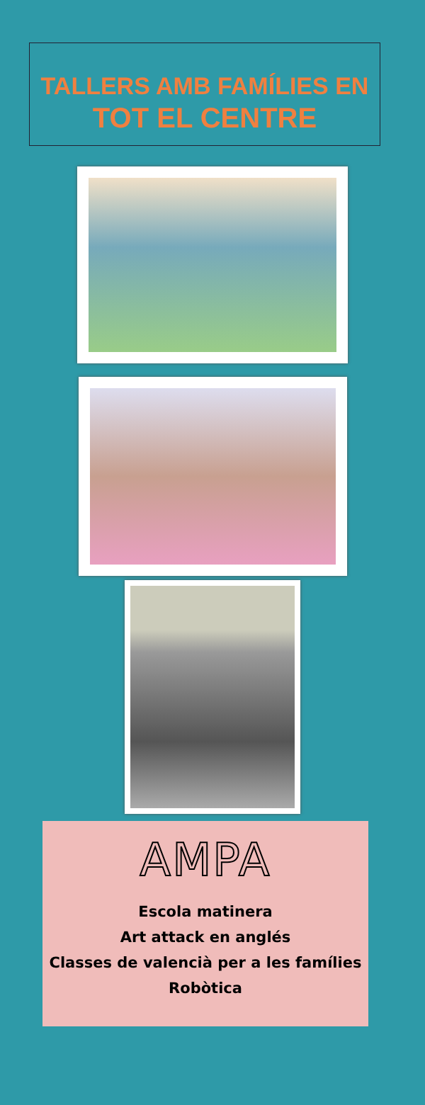TALLERS AMB FAMÍLIES EN
TOT EL CENTRE
AMPA
Escola matinera
Art attack en anglés
Classes de valencià per a les famílies
Robòtica